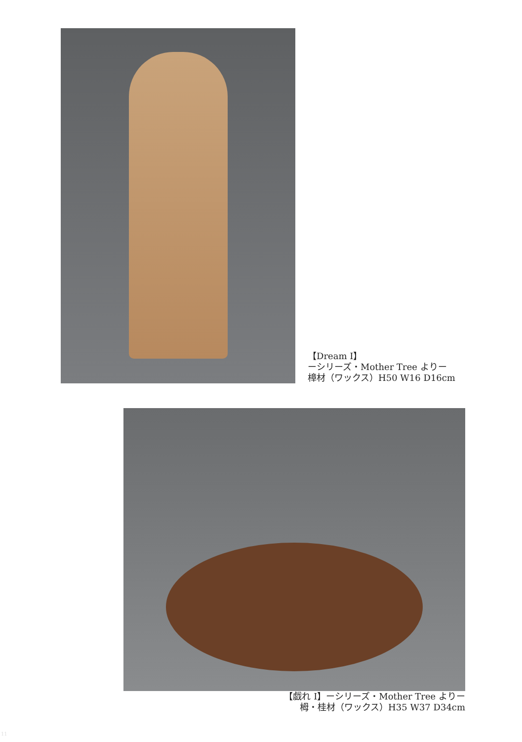【Dream Ⅰ】
ーシリーズ・Mother Tree よりー
樟材（ワックス）H50 W16 D16cm
【戯れ Ⅰ】ーシリーズ・Mother Tree よりー
栂・桂材（ワックス）H35 W37 D34cm
11